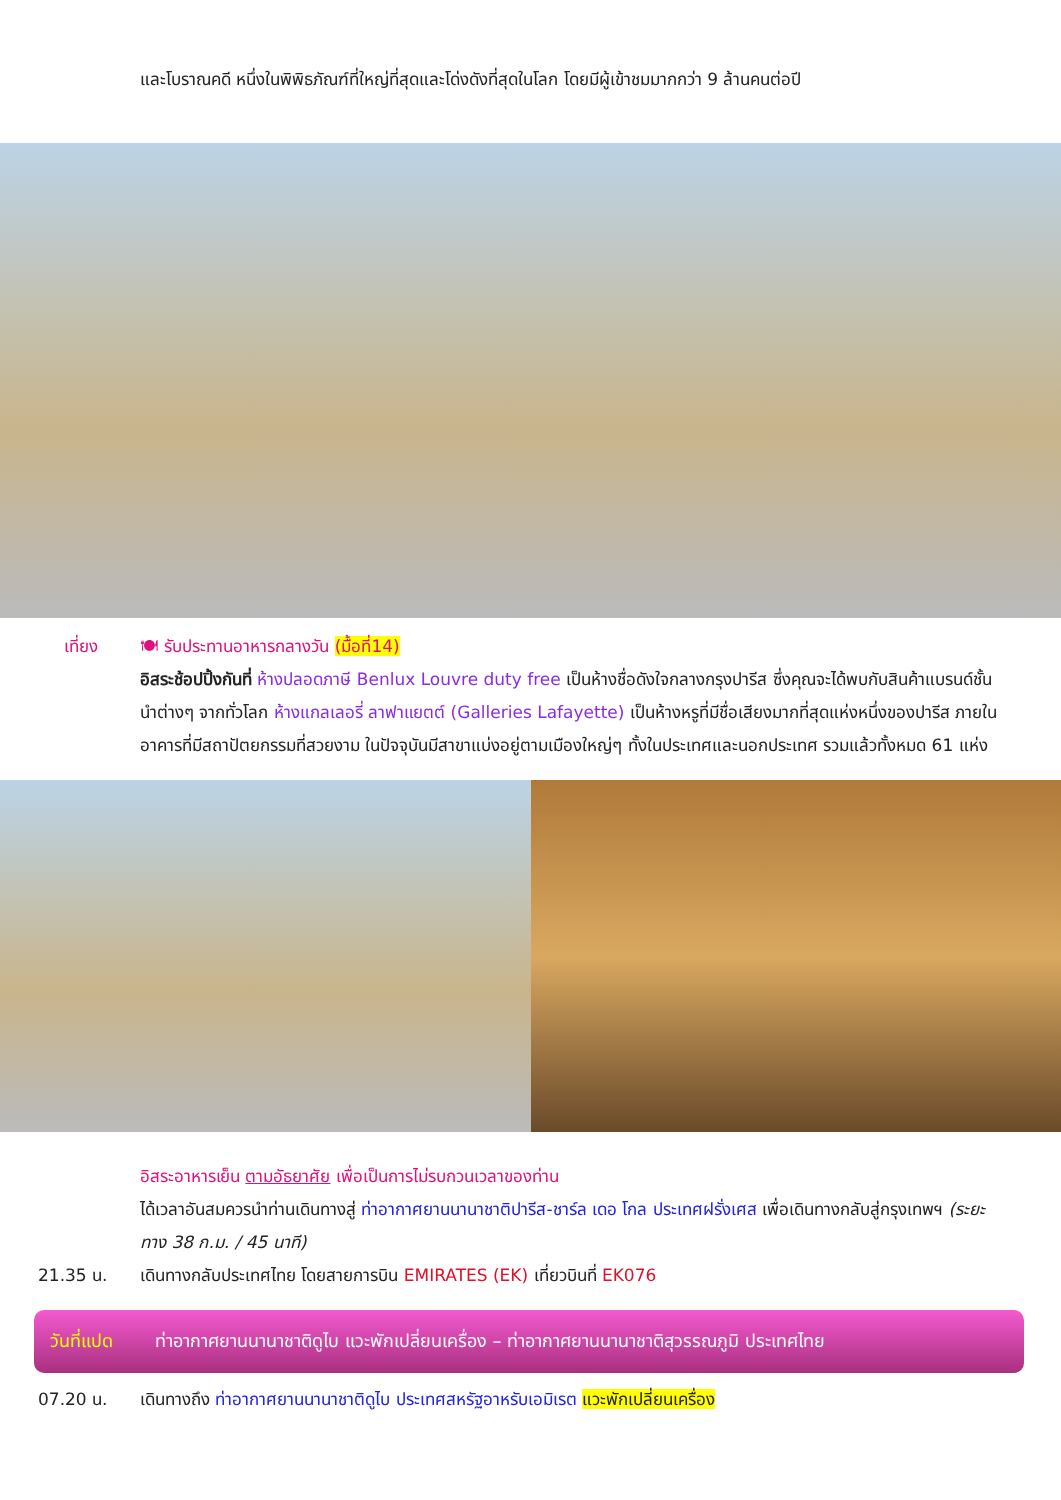และโบราณคดี หนึ่งในพิพิธภัณฑ์ที่ใหญ่ที่สุดและโด่งดังที่สุดในโลก โดยมีผู้เข้าชมมากกว่า 9 ล้านคนต่อปี
เที่ยง 🍽 รับประทานอาหารกลางวัน (มื้อที่14)
อิสระช้อปปิ้งกันที่ ห้างปลอดภาษี Benlux Louvre duty free เป็นห้างชื่อดังใจกลางกรุงปารีส ซึ่งคุณจะได้พบกับสินค้าแบรนด์ชั้นนำต่างๆ จากทั่วโลก ห้างแกลเลอรี่ ลาฟาแยตต์ (Galleries Lafayette) เป็นห้างหรูที่มีชื่อเสียงมากที่สุดแห่งหนึ่งของปารีส ภายในอาคารที่มีสถาปัตยกรรมที่สวยงาม ในปัจจุบันมีสาขาแบ่งอยู่ตามเมืองใหญ่ๆ ทั้งในประเทศและนอกประเทศ รวมแล้วทั้งหมด 61 แห่ง
อิสระอาหารเย็น ตามอัธยาศัย เพื่อเป็นการไม่รบกวนเวลาของท่าน
ได้เวลาอันสมควรนำท่านเดินทางสู่ ท่าอากาศยานนานาชาติปารีส-ชาร์ล เดอ โกล ประเทศฝรั่งเศส เพื่อเดินทางกลับสู่กรุงเทพฯ (ระยะทาง 38 ก.ม. / 45 นาที)
21.35 น. เดินทางกลับประเทศไทย โดยสายการบิน EMIRATES (EK) เที่ยวบินที่ EK076
วันที่แปด ท่าอากาศยานนานาชาติดูไบ แวะพักเปลี่ยนเครื่อง – ท่าอากาศยานนานาชาติสุวรรณภูมิ ประเทศไทย
07.20 น. เดินทางถึง ท่าอากาศยานนานาชาติดูไบ ประเทศสหรัฐอาหรับเอมิเรต แวะพักเปลี่ยนเครื่อง